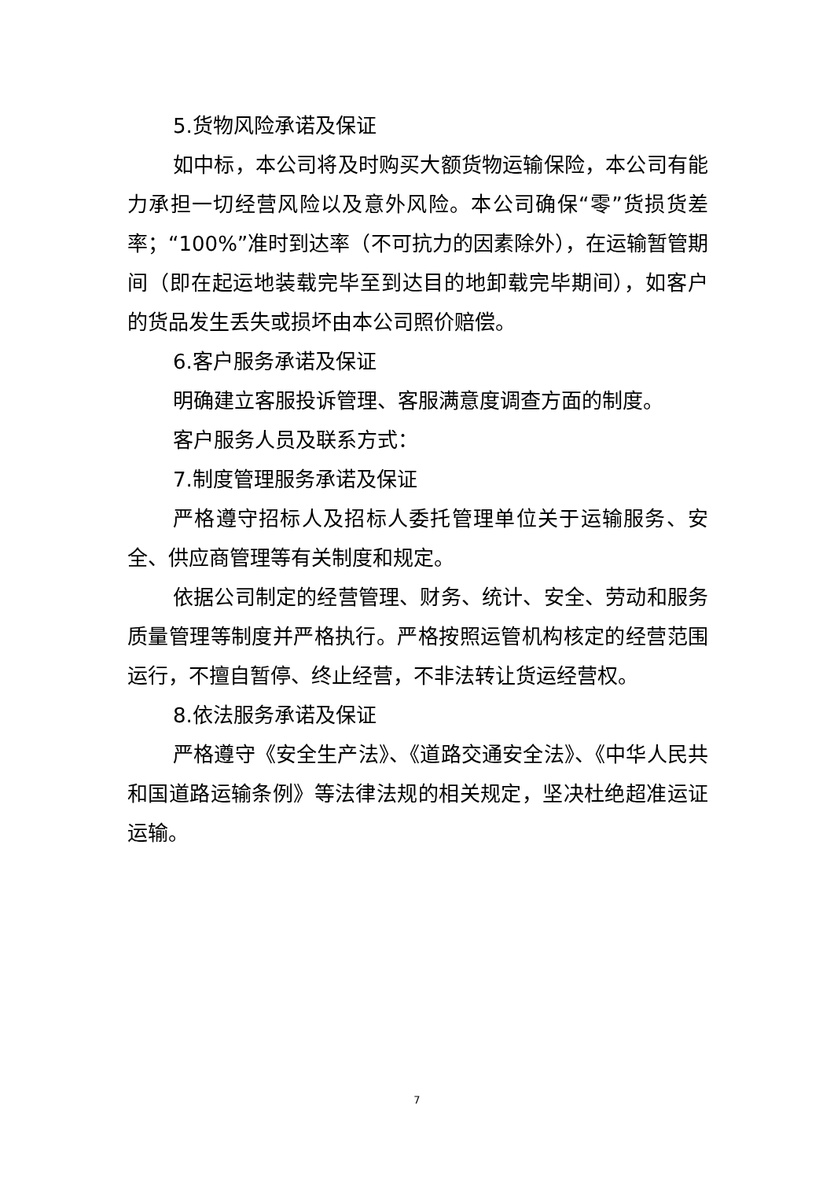5.货物风险承诺及保证
如中标，本公司将及时购买大额货物运输保险，本公司有能力承担一切经营风险以及意外风险。本公司确保“零”货损货差率；“100%”准时到达率（不可抗力的因素除外），在运输暂管期间（即在起运地装载完毕至到达目的地卸载完毕期间），如客户的货品发生丢失或损坏由本公司照价赔偿。
6.客户服务承诺及保证
明确建立客服投诉管理、客服满意度调查方面的制度。
客户服务人员及联系方式：
7.制度管理服务承诺及保证
严格遵守招标人及招标人委托管理单位关于运输服务、安全、供应商管理等有关制度和规定。
依据公司制定的经营管理、财务、统计、安全、劳动和服务质量管理等制度并严格执行。严格按照运管机构核定的经营范围运行，不擅自暂停、终止经营，不非法转让货运经营权。
8.依法服务承诺及保证
严格遵守《安全生产法》、《道路交通安全法》、《中华人民共和国道路运输条例》等法律法规的相关规定，坚决杜绝超准运证运输。
7